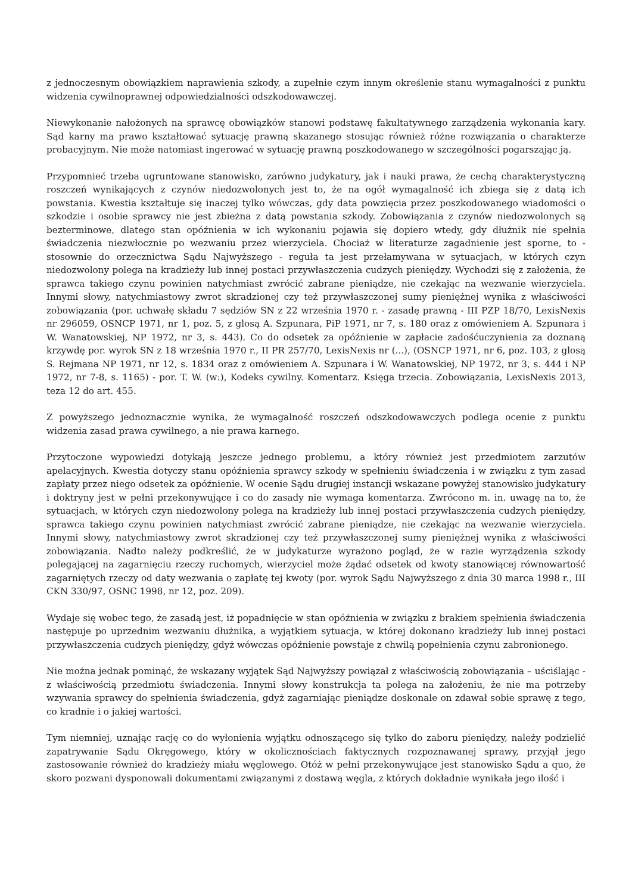z jednoczesnym obowiązkiem naprawienia szkody, a zupełnie czym innym określenie stanu wymagalności z punktu widzenia cywilnoprawnej odpowiedzialności odszkodowawczej.
Niewykonanie nałożonych na sprawcę obowiązków stanowi podstawę fakultatywnego zarządzenia wykonania kary. Sąd karny ma prawo kształtować sytuację prawną skazanego stosując również różne rozwiązania o charakterze probacyjnym. Nie może natomiast ingerować w sytuację prawną poszkodowanego w szczególności pogarszając ją.
Przypomnieć trzeba ugruntowane stanowisko, zarówno judykatury, jak i nauki prawa, że cechą charakterystyczną roszczeń wynikających z czynów niedozwolonych jest to, że na ogół wymagalność ich zbiega się z datą ich powstania. Kwestia kształtuje się inaczej tylko wówczas, gdy data powzięcia przez poszkodowanego wiadomości o szkodzie i osobie sprawcy nie jest zbieżna z datą powstania szkody. Zobowiązania z czynów niedozwolonych są bezterminowe, dlatego stan opóźnienia w ich wykonaniu pojawia się dopiero wtedy, gdy dłużnik nie spełnia świadczenia niezwłocznie po wezwaniu przez wierzyciela. Chociaż w literaturze zagadnienie jest sporne, to - stosownie do orzecznictwa Sądu Najwyższego - reguła ta jest przełamywana w sytuacjach, w których czyn niedozwolony polega na kradzieży lub innej postaci przywłaszczenia cudzych pieniędzy. Wychodzi się z założenia, że sprawca takiego czynu powinien natychmiast zwrócić zabrane pieniądze, nie czekając na wezwanie wierzyciela. Innymi słowy, natychmiastowy zwrot skradzionej czy też przywłaszczonej sumy pieniężnej wynika z właściwości zobowiązania (por. uchwałę składu 7 sędziów SN z 22 września 1970 r. - zasadę prawną - III PZP 18/70, LexisNexis nr 296059, OSNCP 1971, nr 1, poz. 5, z glosą A. Szpunara, PiP 1971, nr 7, s. 180 oraz z omówieniem A. Szpunara i W. Wanatowskiej, NP 1972, nr 3, s. 443). Co do odsetek za opóźnienie w zapłacie zadośćuczynienia za doznaną krzywdę por. wyrok SN z 18 września 1970 r., II PR 257/70, LexisNexis nr (...), (OSNCP 1971, nr 6, poz. 103, z glosą S. Rejmana NP 1971, nr 12, s. 1834 oraz z omówieniem A. Szpunara i W. Wanatowskiej, NP 1972, nr 3, s. 444 i NP 1972, nr 7-8, s. 1165) - por. T. W. (w:), Kodeks cywilny. Komentarz. Księga trzecia. Zobowiązania, LexisNexis 2013, teza 12 do art. 455.
Z powyższego jednoznacznie wynika, że wymagalność roszczeń odszkodowawczych podlega ocenie z punktu widzenia zasad prawa cywilnego, a nie prawa karnego.
Przytoczone wypowiedzi dotykają jeszcze jednego problemu, a który również jest przedmiotem zarzutów apelacyjnych. Kwestia dotyczy stanu opóźnienia sprawcy szkody w spełnieniu świadczenia i w związku z tym zasad zapłaty przez niego odsetek za opóźnienie. W ocenie Sądu drugiej instancji wskazane powyżej stanowisko judykatury i doktryny jest w pełni przekonywujące i co do zasady nie wymaga komentarza. Zwrócono m. in. uwagę na to, że sytuacjach, w których czyn niedozwolony polega na kradzieży lub innej postaci przywłaszczenia cudzych pieniędzy, sprawca takiego czynu powinien natychmiast zwrócić zabrane pieniądze, nie czekając na wezwanie wierzyciela. Innymi słowy, natychmiastowy zwrot skradzionej czy też przywłaszczonej sumy pieniężnej wynika z właściwości zobowiązania. Nadto należy podkreślić, że w judykaturze wyrażono pogląd, że w razie wyrządzenia szkody polegającej na zagarnięciu rzeczy ruchomych, wierzyciel może żądać odsetek od kwoty stanowiącej równowartość zagarniętych rzeczy od daty wezwania o zapłatę tej kwoty (por. wyrok Sądu Najwyższego z dnia 30 marca 1998 r., III CKN 330/97, OSNC 1998, nr 12, poz. 209).
Wydaje się wobec tego, że zasadą jest, iż popadnięcie w stan opóźnienia w związku z brakiem spełnienia świadczenia następuje po uprzednim wezwaniu dłużnika, a wyjątkiem sytuacja, w której dokonano kradzieży lub innej postaci przywłaszczenia cudzych pieniędzy, gdyż wówczas opóźnienie powstaje z chwilą popełnienia czynu zabronionego.
Nie można jednak pominąć, że wskazany wyjątek Sąd Najwyższy powiązał z właściwością zobowiązania – uściślając - z właściwością przedmiotu świadczenia. Innymi słowy konstrukcja ta polega na założeniu, że nie ma potrzeby wzywania sprawcy do spełnienia świadczenia, gdyż zagarniając pieniądze doskonale on zdawał sobie sprawę z tego, co kradnie i o jakiej wartości.
Tym niemniej, uznając rację co do wyłonienia wyjątku odnoszącego się tylko do zaboru pieniędzy, należy podzielić zapatrywanie Sądu Okręgowego, który w okolicznościach faktycznych rozpoznawanej sprawy, przyjął jego zastosowanie również do kradzieży miału węglowego. Otóż w pełni przekonywujące jest stanowisko Sądu a quo, że skoro pozwani dysponowali dokumentami związanymi z dostawą węgla, z których dokładnie wynikała jego ilość i